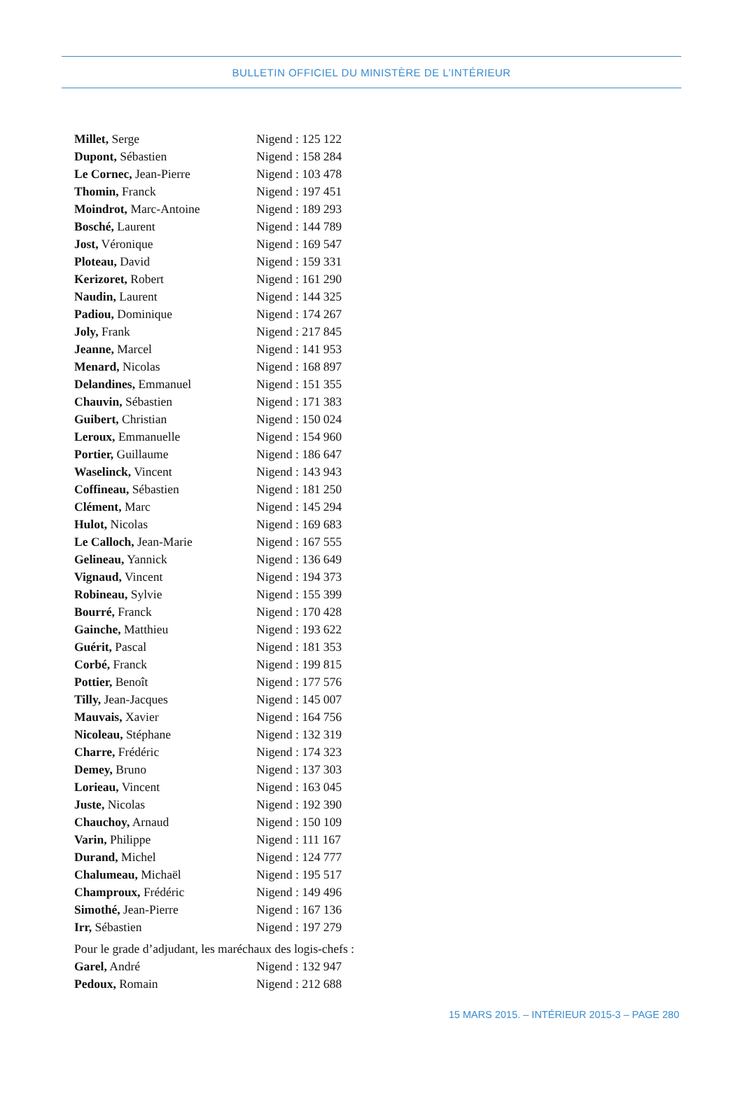BULLETIN OFFICIEL DU MINISTÈRE DE L’INTÉRIEUR
| Millet, Serge | Nigend : 125 122 |
| Dupont, Sébastien | Nigend : 158 284 |
| Le Cornec, Jean-Pierre | Nigend : 103 478 |
| Thomin, Franck | Nigend : 197 451 |
| Moindrot, Marc-Antoine | Nigend : 189 293 |
| Bosché, Laurent | Nigend : 144 789 |
| Jost, Véronique | Nigend : 169 547 |
| Ploteau, David | Nigend : 159 331 |
| Kerizoret, Robert | Nigend : 161 290 |
| Naudin, Laurent | Nigend : 144 325 |
| Padiou, Dominique | Nigend : 174 267 |
| Joly, Frank | Nigend : 217 845 |
| Jeanne, Marcel | Nigend : 141 953 |
| Menard, Nicolas | Nigend : 168 897 |
| Delandines, Emmanuel | Nigend : 151 355 |
| Chauvin, Sébastien | Nigend : 171 383 |
| Guibert, Christian | Nigend : 150 024 |
| Leroux, Emmanuelle | Nigend : 154 960 |
| Portier, Guillaume | Nigend : 186 647 |
| Waselinck, Vincent | Nigend : 143 943 |
| Coffineau, Sébastien | Nigend : 181 250 |
| Clément, Marc | Nigend : 145 294 |
| Hulot, Nicolas | Nigend : 169 683 |
| Le Calloch, Jean-Marie | Nigend : 167 555 |
| Gelineau, Yannick | Nigend : 136 649 |
| Vignaud, Vincent | Nigend : 194 373 |
| Robineau, Sylvie | Nigend : 155 399 |
| Bourré, Franck | Nigend : 170 428 |
| Gainche, Matthieu | Nigend : 193 622 |
| Guérit, Pascal | Nigend : 181 353 |
| Corbé, Franck | Nigend : 199 815 |
| Pottier, Benoît | Nigend : 177 576 |
| Tilly, Jean-Jacques | Nigend : 145 007 |
| Mauvais, Xavier | Nigend : 164 756 |
| Nicoleau, Stéphane | Nigend : 132 319 |
| Charre, Frédéric | Nigend : 174 323 |
| Demey, Bruno | Nigend : 137 303 |
| Lorieau, Vincent | Nigend : 163 045 |
| Juste, Nicolas | Nigend : 192 390 |
| Chauchoy, Arnaud | Nigend : 150 109 |
| Varin, Philippe | Nigend : 111 167 |
| Durand, Michel | Nigend : 124 777 |
| Chalumeau, Michaël | Nigend : 195 517 |
| Champroux, Frédéric | Nigend : 149 496 |
| Simothé, Jean-Pierre | Nigend : 167 136 |
| Irr, Sébastien | Nigend : 197 279 |
Pour le grade d’adjudant, les maréchaux des logis-chefs :
| Garel, André | Nigend : 132 947 |
| Pedoux, Romain | Nigend : 212 688 |
15 MARS 2015. – INTÉRIEUR 2015-3 – PAGE 280